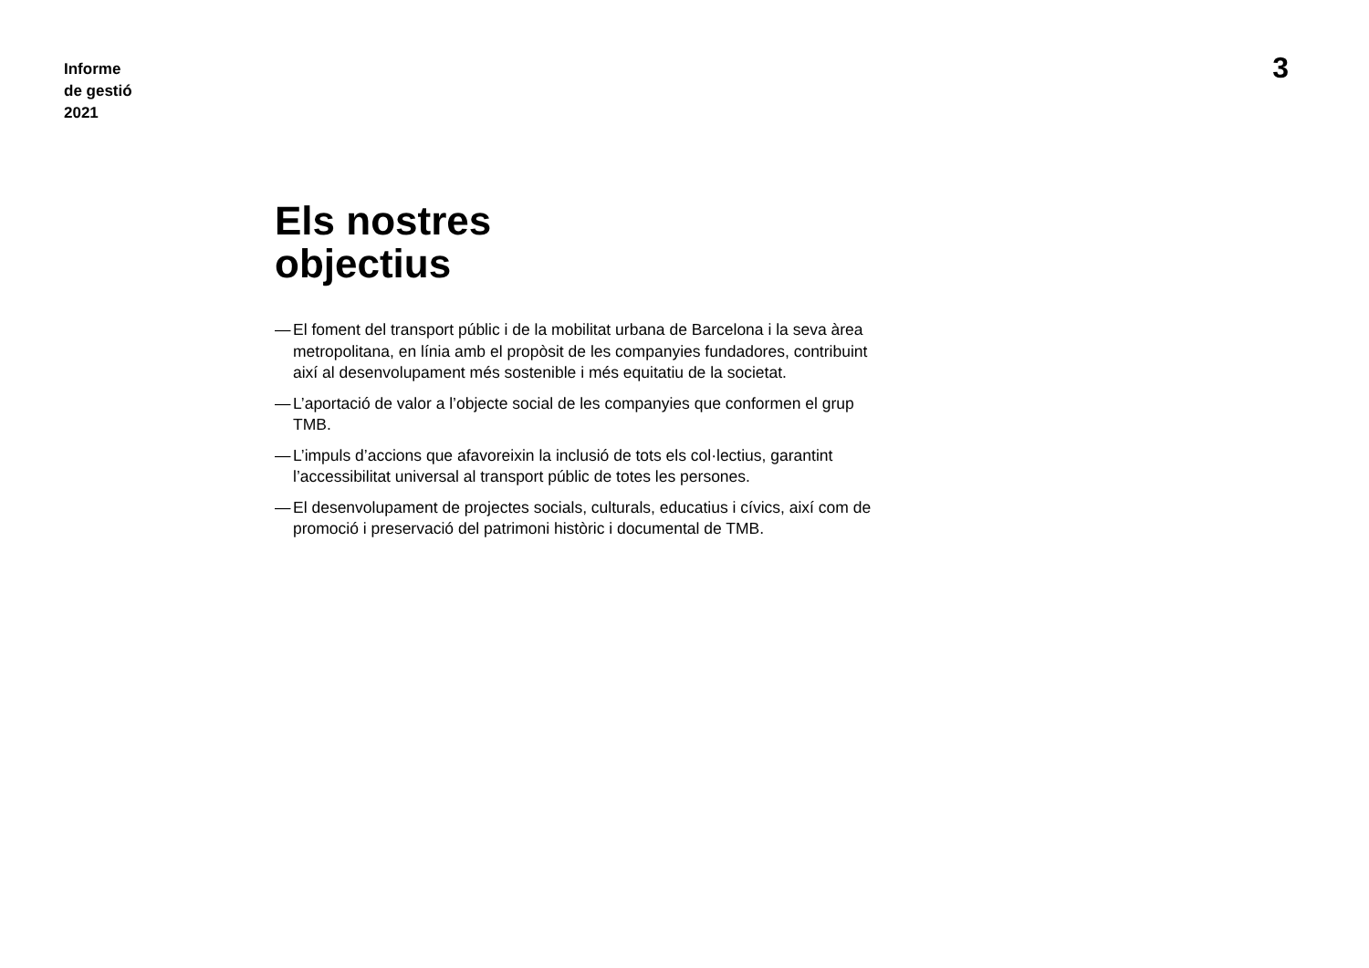Informe
de gestió
2021
3
Els nostres
objectius
— El foment del transport públic i de la mobilitat urbana de Barcelona i la seva àrea metropolitana, en línia amb el propòsit de les companyies fundadores, contribuint així al desenvolupament més sostenible i més equitatiu de la societat.
— L’aportació de valor a l’objecte social de les companyies que conformen el grup TMB.
— L’impuls d’accions que afavoreixin la inclusió de tots els col·lectius, garantint l’accessibilitat universal al transport públic de totes les persones.
— El desenvolupament de projectes socials, culturals, educatius i cívics, així com de promoció i preservació del patrimoni històric i documental de TMB.